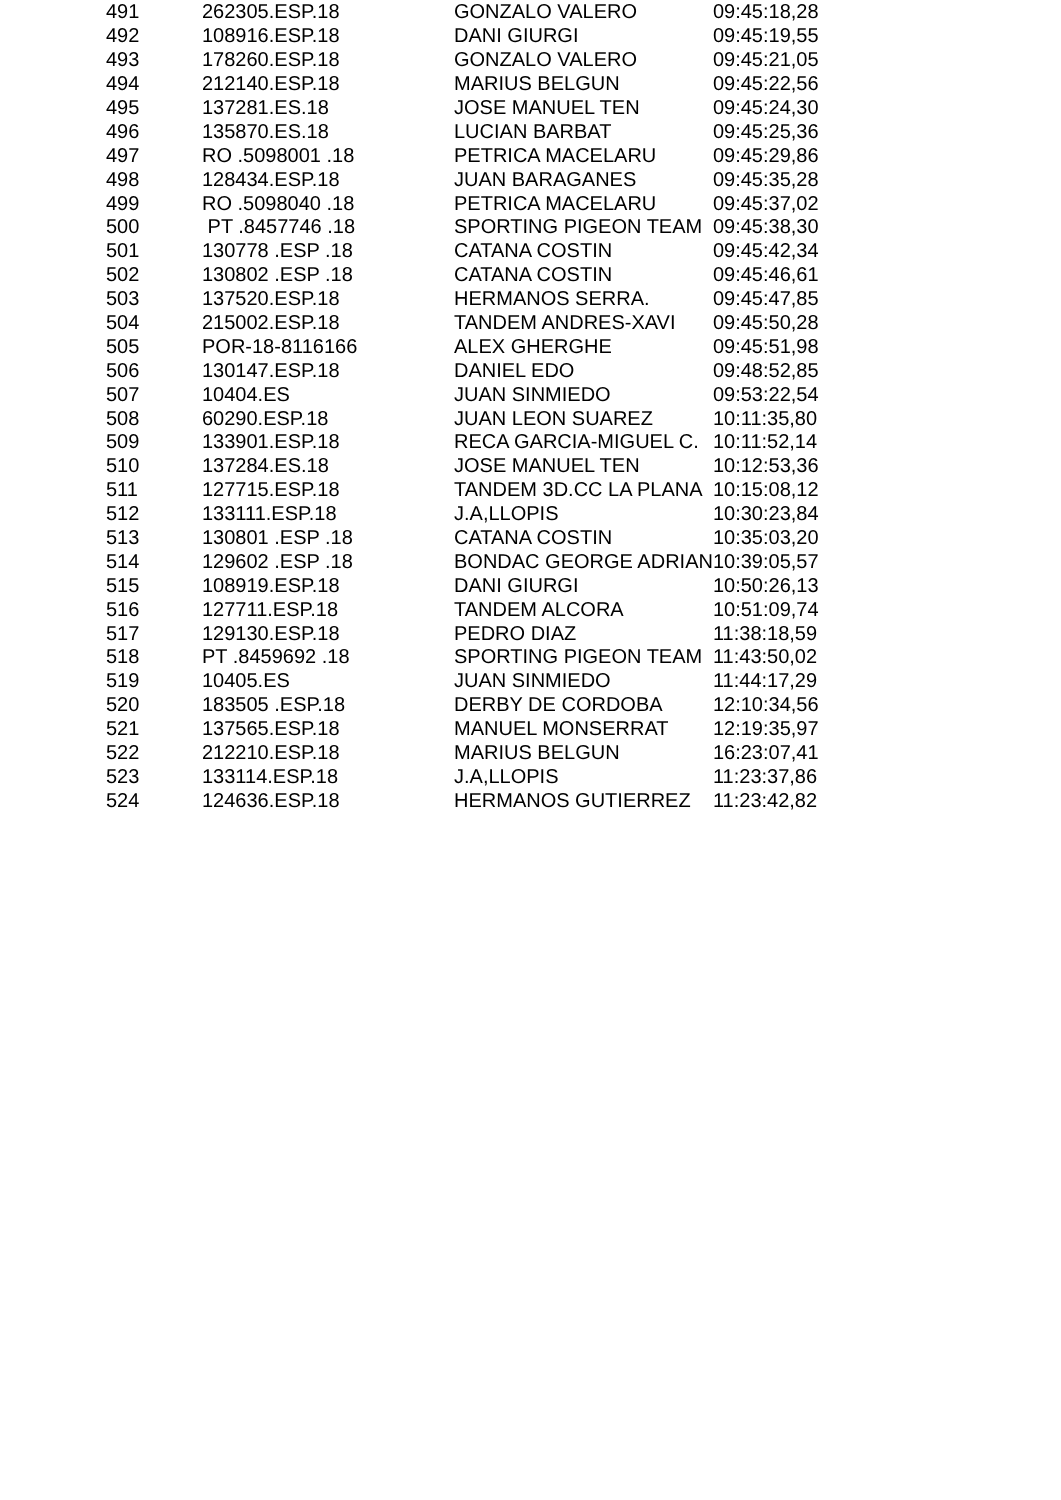| 491 | 262305.ESP.18 | GONZALO VALERO | 09:45:18,28 |
| 492 | 108916.ESP.18 | DANI GIURGI | 09:45:19,55 |
| 493 | 178260.ESP.18 | GONZALO VALERO | 09:45:21,05 |
| 494 | 212140.ESP.18 | MARIUS BELGUN | 09:45:22,56 |
| 495 | 137281.ES.18 | JOSE MANUEL TEN | 09:45:24,30 |
| 496 | 135870.ES.18 | LUCIAN BARBAT | 09:45:25,36 |
| 497 | RO .5098001 .18 | PETRICA MACELARU | 09:45:29,86 |
| 498 | 128434.ESP.18 | JUAN BARAGANES | 09:45:35,28 |
| 499 | RO .5098040 .18 | PETRICA MACELARU | 09:45:37,02 |
| 500 | PT .8457746 .18 | SPORTING PIGEON TEAM | 09:45:38,30 |
| 501 | 130778 .ESP .18 | CATANA COSTIN | 09:45:42,34 |
| 502 | 130802 .ESP .18 | CATANA COSTIN | 09:45:46,61 |
| 503 | 137520.ESP.18 | HERMANOS SERRA. | 09:45:47,85 |
| 504 | 215002.ESP.18 | TANDEM ANDRES-XAVI | 09:45:50,28 |
| 505 | POR-18-8116166 | ALEX GHERGHE | 09:45:51,98 |
| 506 | 130147.ESP.18 | DANIEL EDO | 09:48:52,85 |
| 507 | 10404.ES | JUAN SINMIEDO | 09:53:22,54 |
| 508 | 60290.ESP.18 | JUAN LEON SUAREZ | 10:11:35,80 |
| 509 | 133901.ESP.18 | RECA GARCIA-MIGUEL C. | 10:11:52,14 |
| 510 | 137284.ES.18 | JOSE MANUEL TEN | 10:12:53,36 |
| 511 | 127715.ESP.18 | TANDEM 3D.CC LA PLANA | 10:15:08,12 |
| 512 | 133111.ESP.18 | J.A,LLOPIS | 10:30:23,84 |
| 513 | 130801 .ESP .18 | CATANA COSTIN | 10:35:03,20 |
| 514 | 129602 .ESP .18 | BONDAC GEORGE ADRIAN | 10:39:05,57 |
| 515 | 108919.ESP.18 | DANI GIURGI | 10:50:26,13 |
| 516 | 127711.ESP.18 | TANDEM ALCORA | 10:51:09,74 |
| 517 | 129130.ESP.18 | PEDRO DIAZ | 11:38:18,59 |
| 518 | PT .8459692 .18 | SPORTING PIGEON TEAM | 11:43:50,02 |
| 519 | 10405.ES | JUAN SINMIEDO | 11:44:17,29 |
| 520 | 183505 .ESP.18 | DERBY DE CORDOBA | 12:10:34,56 |
| 521 | 137565.ESP.18 | MANUEL MONSERRAT | 12:19:35,97 |
| 522 | 212210.ESP.18 | MARIUS BELGUN | 16:23:07,41 |
| 523 | 133114.ESP.18 | J.A,LLOPIS | 11:23:37,86 |
| 524 | 124636.ESP.18 | HERMANOS GUTIERREZ | 11:23:42,82 |